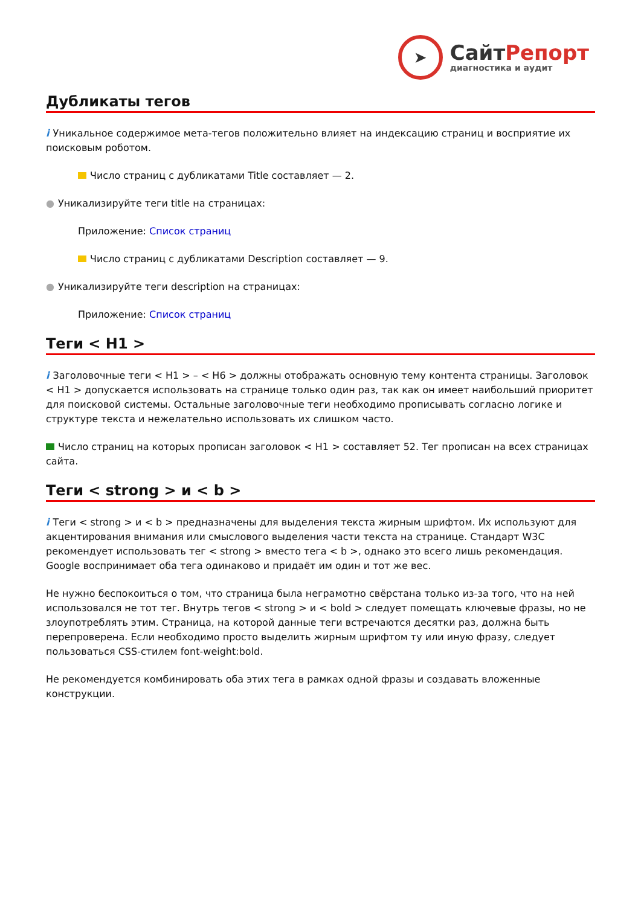➤
СайтРепорт
диагностика и аудит
Дубликаты тегов
i Уникальное содержимое мета-тегов положительно влияет на индексацию страниц и восприятие их поисковым роботом.
Число страниц с дубликатами Title составляет — 2.
● Уникализируйте теги title на страницах:
Приложение: Список страниц
Число страниц с дубликатами Description составляет — 9.
● Уникализируйте теги description на страницах:
Приложение: Список страниц
Теги < H1 >
i Заголовочные теги < H1 > – < H6 > должны отображать основную тему контента страницы. Заголовок < H1 > допускается использовать на странице только один раз, так как он имеет наибольший приоритет для поисковой системы. Остальные заголовочные теги необходимо прописывать согласно логике и структуре текста и нежелательно использовать их слишком часто.
Число страниц на которых прописан заголовок < H1 > составляет 52. Тег прописан на всех страницах сайта.
Теги < strong > и < b >
i Теги < strong > и < b > предназначены для выделения текста жирным шрифтом. Их используют для акцентирования внимания или смыслового выделения части текста на странице. Стандарт W3C рекомендует использовать тег < strong > вместо тега < b >, однако это всего лишь рекомендация. Google воспринимает оба тега одинаково и придаёт им один и тот же вес.
Не нужно беспокоиться о том, что страница была неграмотно свёрстана только из-за того, что на ней использовался не тот тег. Внутрь тегов < strong > и < bold > следует помещать ключевые фразы, но не злоупотреблять этим. Страница, на которой данные теги встречаются десятки раз, должна быть перепроверена. Если необходимо просто выделить жирным шрифтом ту или иную фразу, следует пользоваться CSS-стилем font-weight:bold.
Не рекомендуется комбинировать оба этих тега в рамках одной фразы и создавать вложенные конструкции.